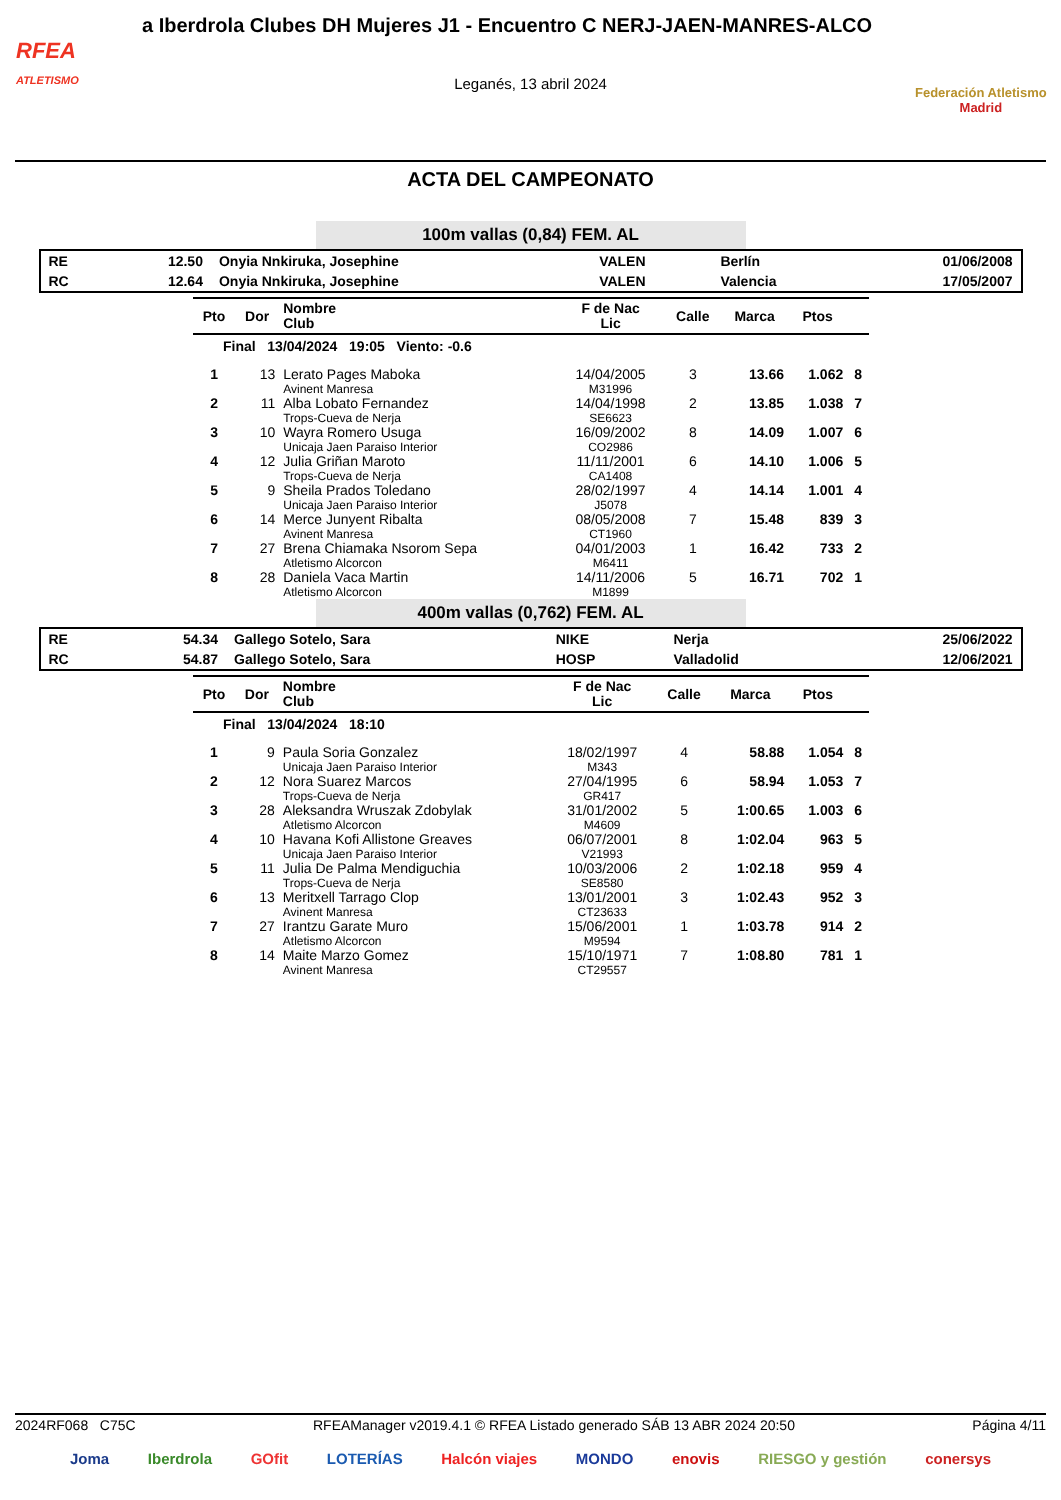RFEA
ATLETISMO
a Iberdrola Clubes DH Mujeres J1 - Encuentro C NERJ-JAEN-MANRES-ALCO
Leganés, 13 abril 2024
Federación Atletismo
Madrid
ACTA DEL CAMPEONATO
100m vallas (0,84) FEM. AL
| RE | 12.50 | Onyia Nnkiruka, Josephine | VALEN | Berlín | 01/06/2008 |
| RC | 12.64 | Onyia Nnkiruka, Josephine | VALEN | Valencia | 17/05/2007 |
| Pto | Dor | Nombre Club | F de Nac Lic | Calle | Marca | Ptos | |
| --- | --- | --- | --- | --- | --- | --- | --- |
| Final 13/04/2024 19:05 Viento: -0.6 | | | | | | | |
| 1 | 13 | Lerato Pages Maboka Avinent Manresa | 14/04/2005 M31996 | 3 | 13.66 | 1.062 | 8 |
| 2 | 11 | Alba Lobato Fernandez Trops-Cueva de Nerja | 14/04/1998 SE6623 | 2 | 13.85 | 1.038 | 7 |
| 3 | 10 | Wayra Romero Usuga Unicaja Jaen Paraiso Interior | 16/09/2002 CO2986 | 8 | 14.09 | 1.007 | 6 |
| 4 | 12 | Julia Griñan Maroto Trops-Cueva de Nerja | 11/11/2001 CA1408 | 6 | 14.10 | 1.006 | 5 |
| 5 | 9 | Sheila Prados Toledano Unicaja Jaen Paraiso Interior | 28/02/1997 J5078 | 4 | 14.14 | 1.001 | 4 |
| 6 | 14 | Merce Junyent Ribalta Avinent Manresa | 08/05/2008 CT1960 | 7 | 15.48 | 839 | 3 |
| 7 | 27 | Brena Chiamaka Nsorom Sepa Atletismo Alcorcon | 04/01/2003 M6411 | 1 | 16.42 | 733 | 2 |
| 8 | 28 | Daniela Vaca Martin Atletismo Alcorcon | 14/11/2006 M1899 | 5 | 16.71 | 702 | 1 |
400m vallas (0,762) FEM. AL
| RE | 54.34 | Gallego Sotelo, Sara | NIKE | Nerja | 25/06/2022 |
| RC | 54.87 | Gallego Sotelo, Sara | HOSP | Valladolid | 12/06/2021 |
| Pto | Dor | Nombre Club | F de Nac Lic | Calle | Marca | Ptos | |
| --- | --- | --- | --- | --- | --- | --- | --- |
| Final 13/04/2024 18:10 | | | | | | | |
| 1 | 9 | Paula Soria Gonzalez Unicaja Jaen Paraiso Interior | 18/02/1997 M343 | 4 | 58.88 | 1.054 | 8 |
| 2 | 12 | Nora Suarez Marcos Trops-Cueva de Nerja | 27/04/1995 GR417 | 6 | 58.94 | 1.053 | 7 |
| 3 | 28 | Aleksandra Wruszak Zdobylak Atletismo Alcorcon | 31/01/2002 M4609 | 5 | 1:00.65 | 1.003 | 6 |
| 4 | 10 | Havana Kofi Allistone Greaves Unicaja Jaen Paraiso Interior | 06/07/2001 V21993 | 8 | 1:02.04 | 963 | 5 |
| 5 | 11 | Julia De Palma Mendiguchia Trops-Cueva de Nerja | 10/03/2006 SE8580 | 2 | 1:02.18 | 959 | 4 |
| 6 | 13 | Meritxell Tarrago Clop Avinent Manresa | 13/01/2001 CT23633 | 3 | 1:02.43 | 952 | 3 |
| 7 | 27 | Irantzu Garate Muro Atletismo Alcorcon | 15/06/2001 M9594 | 1 | 1:03.78 | 914 | 2 |
| 8 | 14 | Maite Marzo Gomez Avinent Manresa | 15/10/1971 CT29557 | 7 | 1:08.80 | 781 | 1 |
2024RF068 C75C RFEAManager v2019.4.1 © RFEA Listado generado SÁB 13 ABR 2024 20:50 Página 4/11
Joma Iberdrola GOfit LOTERÍAS Halcón viajes MONDO enovis RIESGO y gestión conersys